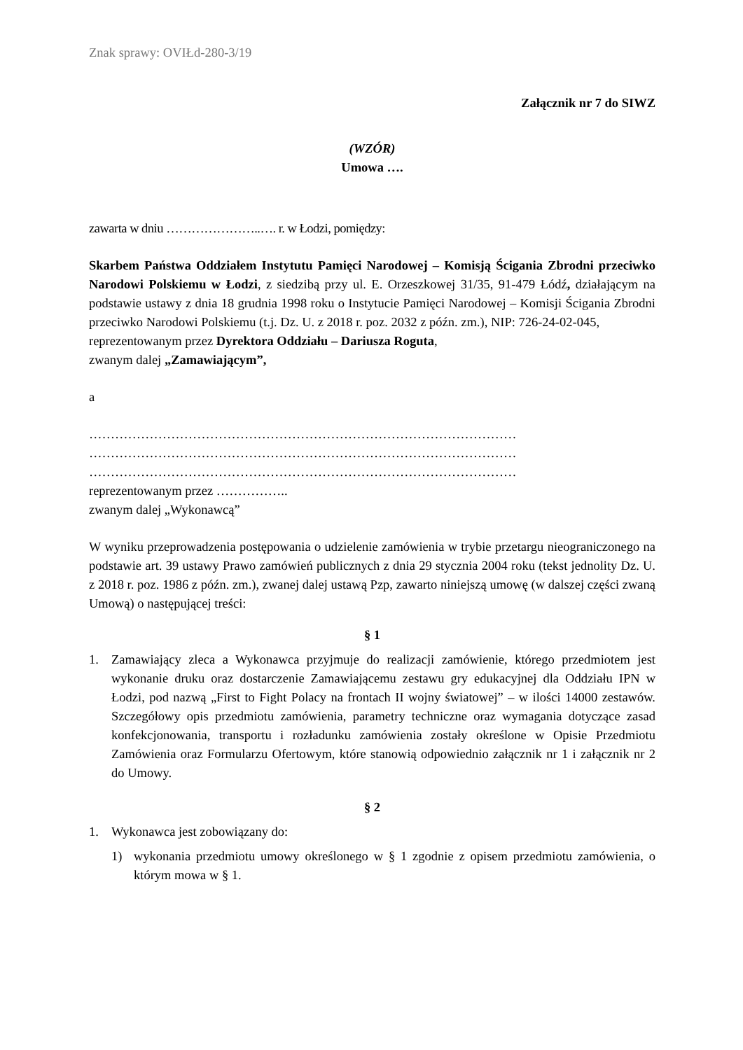Znak sprawy: OVIŁd-280-3/19
Załącznik nr 7 do SIWZ
(WZÓR)
Umowa ….
zawarta w dniu …………………..…. r. w Łodzi, pomiędzy:
Skarbem Państwa Oddziałem Instytutu Pamięci Narodowej – Komisją Ścigania Zbrodni przeciwko Narodowi Polskiemu w Łodzi, z siedzibą przy ul. E. Orzeszkowej 31/35, 91-479 Łódź, działającym na podstawie ustawy z dnia 18 grudnia 1998 roku o Instytucie Pamięci Narodowej – Komisji Ścigania Zbrodni przeciwko Narodowi Polskiemu (t.j. Dz. U. z 2018 r. poz. 2032 z późn. zm.), NIP: 726-24-02-045,
reprezentowanym przez Dyrektora Oddziału – Dariusza Roguta,
zwanym dalej „Zamawiającym”,
a
………………………………………………………………………………………
………………………………………………………………………………………
………………………………………………………………………………………
reprezentowanym przez ……………..
zwanym dalej „Wykonawcą”
W wyniku przeprowadzenia postępowania o udzielenie zamówienia w trybie przetargu nieograniczonego na podstawie art. 39 ustawy Prawo zamówień publicznych z dnia 29 stycznia 2004 roku (tekst jednolity Dz. U. z 2018 r. poz. 1986 z późn. zm.), zwanej dalej ustawą Pzp, zawarto niniejszą umowę (w dalszej części zwaną Umową) o następującej treści:
§ 1
1. Zamawiający zleca a Wykonawca przyjmuje do realizacji zamówienie, którego przedmiotem jest wykonanie druku oraz dostarczenie Zamawiającemu zestawu gry edukacyjnej dla Oddziału IPN w Łodzi, pod nazwą „First to Fight Polacy na frontach II wojny światowej” – w ilości 14000 zestawów. Szczegółowy opis przedmiotu zamówienia, parametry techniczne oraz wymagania dotyczące zasad konfekcjonowania, transportu i rozładunku zamówienia zostały określone w Opisie Przedmiotu Zamówienia oraz Formularzu Ofertowym, które stanowią odpowiednio załącznik nr 1 i załącznik nr 2 do Umowy.
§ 2
1. Wykonawca jest zobowiązany do:
1) wykonania przedmiotu umowy określonego w § 1 zgodnie z opisem przedmiotu zamówienia, o którym mowa w § 1.